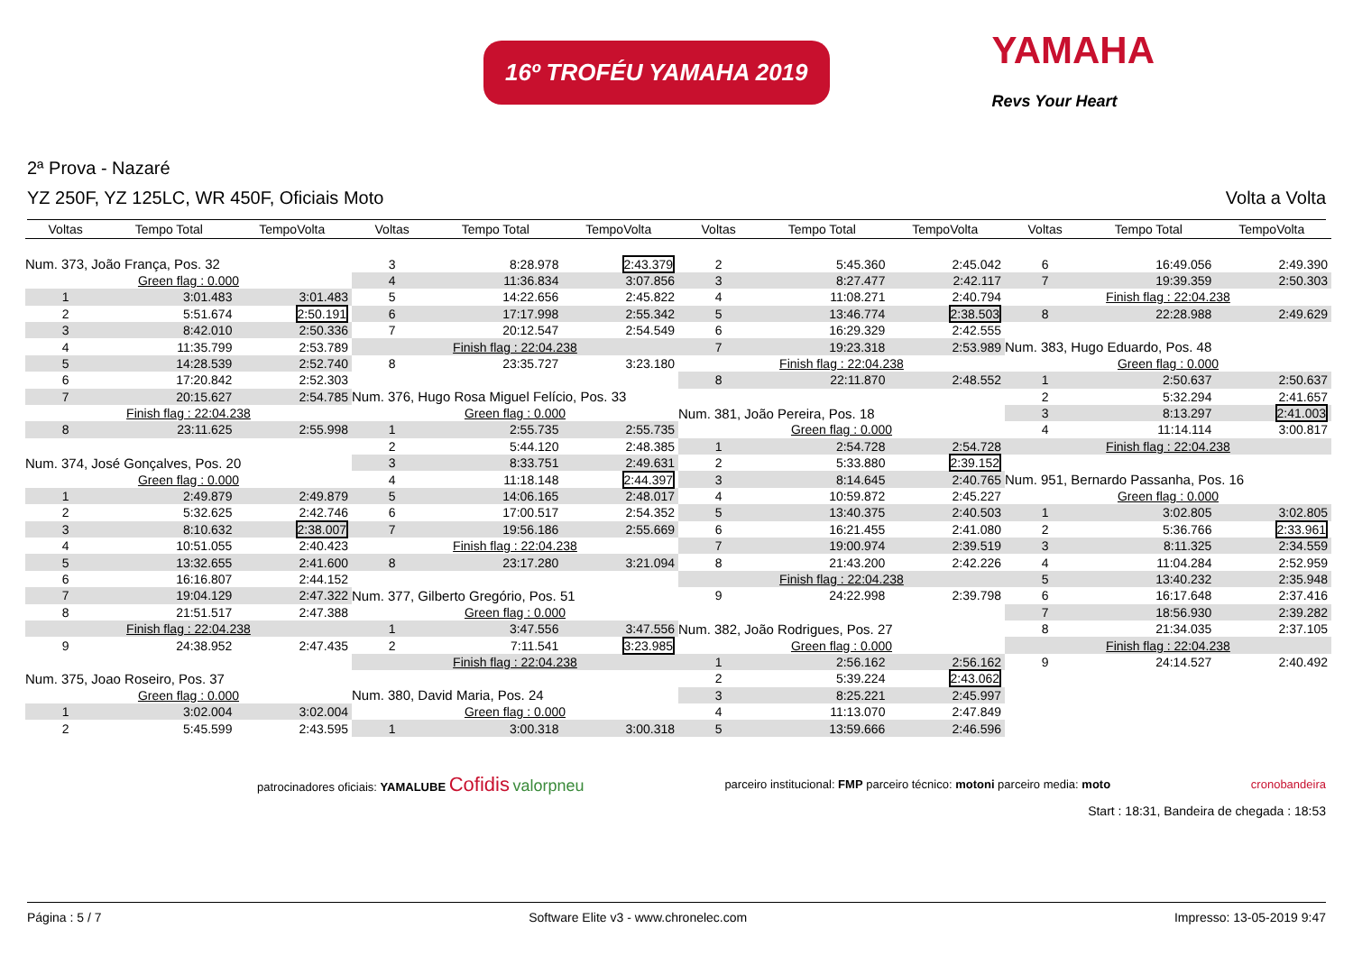16º TROFÉU YAMAHA 2019
YAMAHA
Revs Your Heart
2ª Prova - Nazaré
YZ 250F, YZ 125LC, WR 450F, Oficiais Moto Volta a Volta
| Voltas | Tempo Total | TempoVolta |
| --- | --- | --- |
| Num. 373, João França, Pos. 32 | | |
| Green flag : 0.000 | | |
| 1 | 3:01.483 | 3:01.483 |
| 2 | 5:51.674 | 2:50.191 |
| 3 | 8:42.010 | 2:50.336 |
| 4 | 11:35.799 | 2:53.789 |
| 5 | 14:28.539 | 2:52.740 |
| 6 | 17:20.842 | 2:52.303 |
| 7 | 20:15.627 | 2:54.785 |
| Finish flag : 22:04.238 | | |
| 8 | 23:11.625 | 2:55.998 |
| Num. 374, José Gonçalves, Pos. 20 | | |
| Green flag : 0.000 | | |
| 1 | 2:49.879 | 2:49.879 |
| 2 | 5:32.625 | 2:42.746 |
| 3 | 8:10.632 | 2:38.007 |
| 4 | 10:51.055 | 2:40.423 |
| 5 | 13:32.655 | 2:41.600 |
| 6 | 16:16.807 | 2:44.152 |
| 7 | 19:04.129 | 2:47.322 |
| 8 | 21:51.517 | 2:47.388 |
| Finish flag : 22:04.238 | | |
| 9 | 24:38.952 | 2:47.435 |
| Num. 375, Joao Roseiro, Pos. 37 | | |
| Green flag : 0.000 | | |
| 1 | 3:02.004 | 3:02.004 |
| 2 | 5:45.599 | 2:43.595 |
| Voltas | Tempo Total | TempoVolta |
| --- | --- | --- |
| 3 | 8:28.978 | 2:43.379 |
| 4 | 11:36.834 | 3:07.856 |
| 5 | 14:22.656 | 2:45.822 |
| 6 | 17:17.998 | 2:55.342 |
| 7 | 20:12.547 | 2:54.549 |
| Finish flag : 22:04.238 | | |
| 8 | 23:35.727 | 3:23.180 |
| Num. 376, Hugo Rosa Miguel Felício, Pos. 33 | | |
| Green flag : 0.000 | | |
| 1 | 2:55.735 | 2:55.735 |
| 2 | 5:44.120 | 2:48.385 |
| 3 | 8:33.751 | 2:49.631 |
| 4 | 11:18.148 | 2:44.397 |
| 5 | 14:06.165 | 2:48.017 |
| 6 | 17:00.517 | 2:54.352 |
| 7 | 19:56.186 | 2:55.669 |
| Finish flag : 22:04.238 | | |
| 8 | 23:17.280 | 3:21.094 |
| Num. 377, Gilberto Gregório, Pos. 51 | | |
| Green flag : 0.000 | | |
| 1 | 3:47.556 | 3:47.556 |
| 2 | 7:11.541 | 3:23.985 |
| Finish flag : 22:04.238 | | |
| Num. 380, David Maria, Pos. 24 | | |
| Green flag : 0.000 | | |
| 1 | 3:00.318 | 3:00.318 |
| Voltas | Tempo Total | TempoVolta |
| --- | --- | --- |
| 2 | 5:45.360 | 2:45.042 |
| 3 | 8:27.477 | 2:42.117 |
| 4 | 11:08.271 | 2:40.794 |
| 5 | 13:46.774 | 2:38.503 |
| 6 | 16:29.329 | 2:42.555 |
| 7 | 19:23.318 | 2:53.989 |
| Finish flag : 22:04.238 | | |
| 8 | 22:11.870 | 2:48.552 |
| Num. 381, João Pereira, Pos. 18 | | |
| Green flag : 0.000 | | |
| 1 | 2:54.728 | 2:54.728 |
| 2 | 5:33.880 | 2:39.152 |
| 3 | 8:14.645 | 2:40.765 |
| 4 | 10:59.872 | 2:45.227 |
| 5 | 13:40.375 | 2:40.503 |
| 6 | 16:21.455 | 2:41.080 |
| 7 | 19:00.974 | 2:39.519 |
| 8 | 21:43.200 | 2:42.226 |
| Finish flag : 22:04.238 | | |
| 9 | 24:22.998 | 2:39.798 |
| Num. 382, João Rodrigues, Pos. 27 | | |
| Green flag : 0.000 | | |
| 1 | 2:56.162 | 2:56.162 |
| 2 | 5:39.224 | 2:43.062 |
| 3 | 8:25.221 | 2:45.997 |
| 4 | 11:13.070 | 2:47.849 |
| 5 | 13:59.666 | 2:46.596 |
| Voltas | Tempo Total | TempoVolta |
| --- | --- | --- |
| 6 | 16:49.056 | 2:49.390 |
| 7 | 19:39.359 | 2:50.303 |
| Finish flag : 22:04.238 | | |
| 8 | 22:28.988 | 2:49.629 |
| Num. 383, Hugo Eduardo, Pos. 48 | | |
| Green flag : 0.000 | | |
| 1 | 2:50.637 | 2:50.637 |
| 2 | 5:32.294 | 2:41.657 |
| 3 | 8:13.297 | 2:41.003 |
| 4 | 11:14.114 | 3:00.817 |
| Finish flag : 22:04.238 | | |
| Num. 951, Bernardo Passanha, Pos. 16 | | |
| Green flag : 0.000 | | |
| 1 | 3:02.805 | 3:02.805 |
| 2 | 5:36.766 | 2:33.961 |
| 3 | 8:11.325 | 2:34.559 |
| 4 | 11:04.284 | 2:52.959 |
| 5 | 13:40.232 | 2:35.948 |
| 6 | 16:17.648 | 2:37.416 |
| 7 | 18:56.930 | 2:39.282 |
| 8 | 21:34.035 | 2:37.105 |
| Finish flag : 22:04.238 | | |
| 9 | 24:14.527 | 2:40.492 |
patrocinadores oficiais: YAMALUBE Cofidis valorpneu parceiro institucional: FMP parceiro técnico: motoni parceiro media: moto cronobandeira
Start : 18:31, Bandeira de chegada : 18:53
Página : 5 / 7 Software Elite v3 - www.chronelec.com Impresso: 13-05-2019 9:47